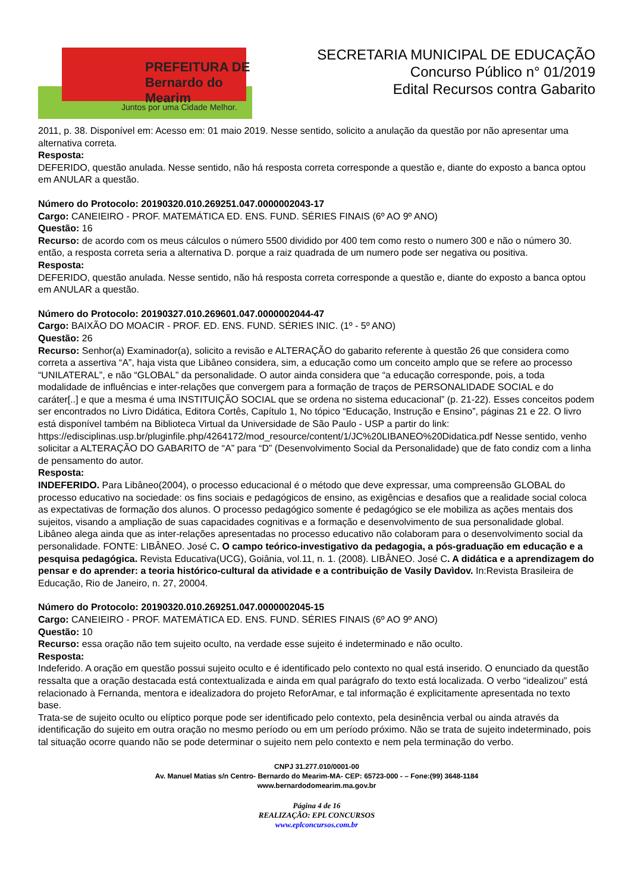PREFEITURA DE Bernardo do Mearim
Juntos por uma Cidade Melhor.
SECRETARIA MUNICIPAL DE EDUCAÇÃO
Concurso Público n° 01/2019
Edital Recursos contra Gabarito
2011, p. 38. Disponível em: Acesso em: 01 maio 2019. Nesse sentido, solicito a anulação da questão por não apresentar uma alternativa correta.
Resposta:
DEFERIDO, questão anulada. Nesse sentido, não há resposta correta corresponde a questão e, diante do exposto a banca optou em ANULAR a questão.
Número do Protocolo: 20190320.010.269251.047.0000002043-17
Cargo: CANEIEIRO - PROF. MATEMÁTICA ED. ENS. FUND. SÉRIES FINAIS (6º AO 9º ANO)
Questão: 16
Recurso: de acordo com os meus cálculos o número 5500 dividido por 400 tem como resto o numero 300 e não o número 30. então, a resposta correta seria a alternativa D. porque a raiz quadrada de um numero pode ser negativa ou positiva.
Resposta:
DEFERIDO, questão anulada. Nesse sentido, não há resposta correta corresponde a questão e, diante do exposto a banca optou em ANULAR a questão.
Número do Protocolo: 20190327.010.269601.047.0000002044-47
Cargo: BAIXÃO DO MOACIR - PROF. ED. ENS. FUND. SÉRIES INIC. (1º - 5º ANO)
Questão: 26
Recurso: Senhor(a) Examinador(a), solicito a revisão e ALTERAÇÃO do gabarito referente à questão 26 que considera como correta a assertiva “A”, haja vista que Libâneo considera, sim, a educação como um conceito amplo que se refere ao processo “UNILATERAL”, e não “GLOBAL” da personalidade. O autor ainda considera que “a educação corresponde, pois, a toda modalidade de influências e inter-relações que convergem para a formação de traços de PERSONALIDADE SOCIAL e do caráter[..] e que a mesma é uma INSTITUIÇÃO SOCIAL que se ordena no sistema educacional” (p. 21-22). Esses conceitos podem ser encontrados no Livro Didática, Editora Cortês, Capítulo 1, No tópico “Educação, Instrução e Ensino”, páginas 21 e 22. O livro está disponível também na Biblioteca Virtual da Universidade de São Paulo - USP a partir do link: https://edisciplinas.usp.br/pluginfile.php/4264172/mod_resource/content/1/JC%20LIBANEO%20Didatica.pdf Nesse sentido, venho solicitar a ALTERAÇÃO DO GABARITO de “A” para “D” (Desenvolvimento Social da Personalidade) que de fato condiz com a linha de pensamento do autor.
Resposta:
INDEFERIDO. Para Libâneo(2004), o processo educacional é o método que deve expressar, uma compreensão GLOBAL do processo educativo na sociedade: os fins sociais e pedagógicos de ensino, as exigências e desafios que a realidade social coloca as expectativas de formação dos alunos. O processo pedagógico somente é pedagógico se ele mobiliza as ações mentais dos sujeitos, visando a ampliação de suas capacidades cognitivas e a formação e desenvolvimento de sua personalidade global. Libâneo alega ainda que as inter-relações apresentadas no processo educativo não colaboram para o desenvolvimento social da personalidade. FONTE: LIBÂNEO. José C. O campo teórico-investigativo da pedagogia, a pós-graduação em educação e a pesquisa pedagógica. Revista Educativa(UCG), Goiânia, vol.11, n. 1. (2008). LIBÂNEO. José C. A didática e a aprendizagem do pensar e do aprender: a teoria histórico-cultural da atividade e a contribuição de Vasily Davìdov. In:Revista Brasileira de Educação, Rio de Janeiro, n. 27, 20004.
Número do Protocolo: 20190320.010.269251.047.0000002045-15
Cargo: CANEIEIRO - PROF. MATEMÁTICA ED. ENS. FUND. SÉRIES FINAIS (6º AO 9º ANO)
Questão: 10
Recurso: essa oração não tem sujeito oculto, na verdade esse sujeito é indeterminado e não oculto.
Resposta:
Indeferido. A oração em questão possui sujeito oculto e é identificado pelo contexto no qual está inserido. O enunciado da questão ressalta que a oração destacada está contextualizada e ainda em qual parágrafo do texto está localizada. O verbo “idealizou” está relacionado à Fernanda, mentora e idealizadora do projeto ReforAmar, e tal informação é explicitamente apresentada no texto base.
Trata-se de sujeito oculto ou elíptico porque pode ser identificado pelo contexto, pela desinência verbal ou ainda através da identificação do sujeito em outra oração no mesmo período ou em um período próximo. Não se trata de sujeito indeterminado, pois tal situação ocorre quando não se pode determinar o sujeito nem pelo contexto e nem pela terminação do verbo.
CNPJ 31.277.010/0001-00
Av. Manuel Matias s/n Centro- Bernardo do Mearim-MA- CEP: 65723-000 - – Fone:(99) 3648-1184
www.bernardodomearim.ma.gov.br
Página 4 de 16
REALIZAÇÃO: EPL CONCURSOS
www.eplconcursos.com.br